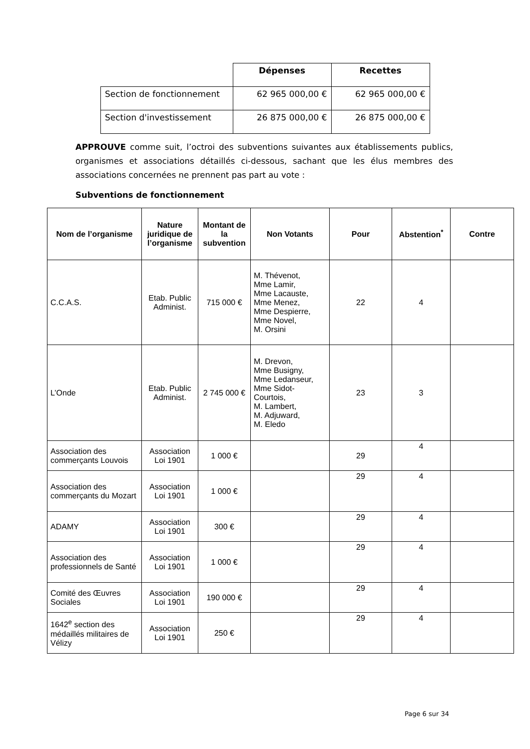| | Dépenses | Recettes |
| --- | --- | --- |
| Section de fonctionnement | 62 965 000,00 € | 62 965 000,00 € |
| Section d'investissement | 26 875 000,00 € | 26 875 000,00 € |
APPROUVE comme suit, l’octroi des subventions suivantes aux établissements publics, organismes et associations détaillés ci-dessous, sachant que les élus membres des associations concernées ne prennent pas part au vote :
Subventions de fonctionnement
| Nom de l’organisme | Nature juridique de l’organisme | Montant de la subvention | Non Votants | Pour | Abstention<sup>*</sup> | Contre |
| --- | --- | --- | --- | --- | --- | --- |
| C.C.A.S. | Etab. Public Administ. | 715 000 € | M. Thévenot, Mme Lamir, Mme Lacauste, Mme Menez, Mme Despierre, Mme Novel, M. Orsini | 22 | 4 | |
| L’Onde | Etab. Public Administ. | 2 745 000 € | M. Drevon, Mme Busigny, Mme Ledanseur, Mme Sidot-Courtois, M. Lambert, M. Adjuward, M. Eledo | 23 | 3 | |
| Association des commerçants Louvois | Association Loi 1901 | 1 000 € | | 29 | 4 | |
| Association des commerçants du Mozart | Association Loi 1901 | 1 000 € | | 29 | 4 | |
| ADAMY | Association Loi 1901 | 300 € | | 29 | 4 | |
| Association des professionnels de Santé | Association Loi 1901 | 1 000 € | | 29 | 4 | |
| Comité des Œuvres Sociales | Association Loi 1901 | 190 000 € | | 29 | 4 | |
| 1642<sup>e</sup> section des médaillés militaires de Vélizy | Association Loi 1901 | 250 € | | 29 | 4 | |
Page 6 sur 34